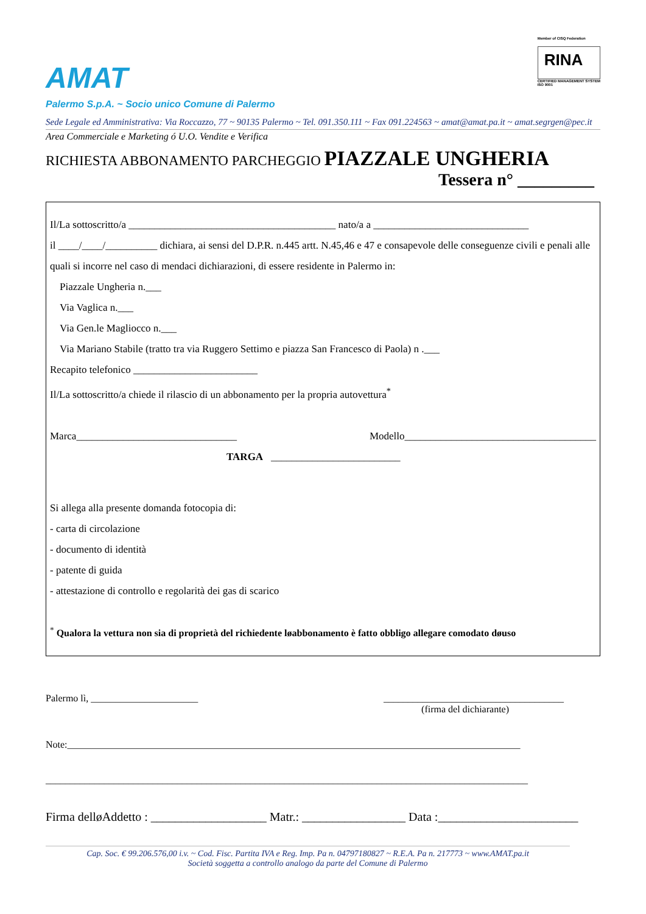AMAT
Member of CISQ Federation
RINA
CERTIFIED MANAGEMENT SYSTEM
ISO 9001
Palermo S.p.A. ~ Socio unico Comune di Palermo
Sede Legale ed Amministrativa: Via Roccazzo, 77 ~ 90135 Palermo ~ Tel. 091.350.111 ~ Fax 091.224563 ~ amat@amat.pa.it ~ amat.segrgen@pec.it
Area Commerciale e Marketing ó U.O. Vendite e Verifica
RICHIESTA ABBONAMENTO PARCHEGGIO PIAZZALE UNGHERIA
Tessera n° _________
Il/La sottoscritto/a ________________________________________ nato/a a ______________________________
il ____/____/__________ dichiara, ai sensi del D.P.R. n.445 artt. N.45,46 e 47 e consapevole delle conseguenze civili e penali alle quali si incorre nel caso di mendaci dichiarazioni, di essere residente in Palermo in:
Piazzale Ungheria n.___
Via Vaglica n.___
Via Gen.le Magliocco n.___
Via Mariano Stabile (tratto tra via Ruggero Settimo e piazza San Francesco di Paola) n .___
Recapito telefonico ________________________
Il/La sottoscritto/a chiede il rilascio di un abbonamento per la propria autovettura<sup>*</sup>
Marca_______________________________ Modello_____________________________________
TARGA _________________________
Si allega alla presente domanda fotocopia di:
- carta di circolazione
- documento di identità
- patente di guida
- attestazione di controllo e regolarità dei gas di scarico
<sup>*</sup> Qualora la vettura non sia di proprietà del richiedente løabbonamento è fatto obbligo allegare comodato døuso
Palermo lì, ______________________ _____________________________________
(firma del dichiarante)
Note:_____________________________________________________________________________________________
___________________________________________________________________________________________________
Firma delløAddetto : ___________________ Matr.: _________________ Data :_______________________
Cap. Soc. € 99.206.576,00 i.v. ~ Cod. Fisc. Partita IVA e Reg. Imp. Pa n. 04797180827 ~ R.E.A. Pa n. 217773 ~ www.AMAT.pa.it
Società soggetta a controllo analogo da parte del Comune di Palermo